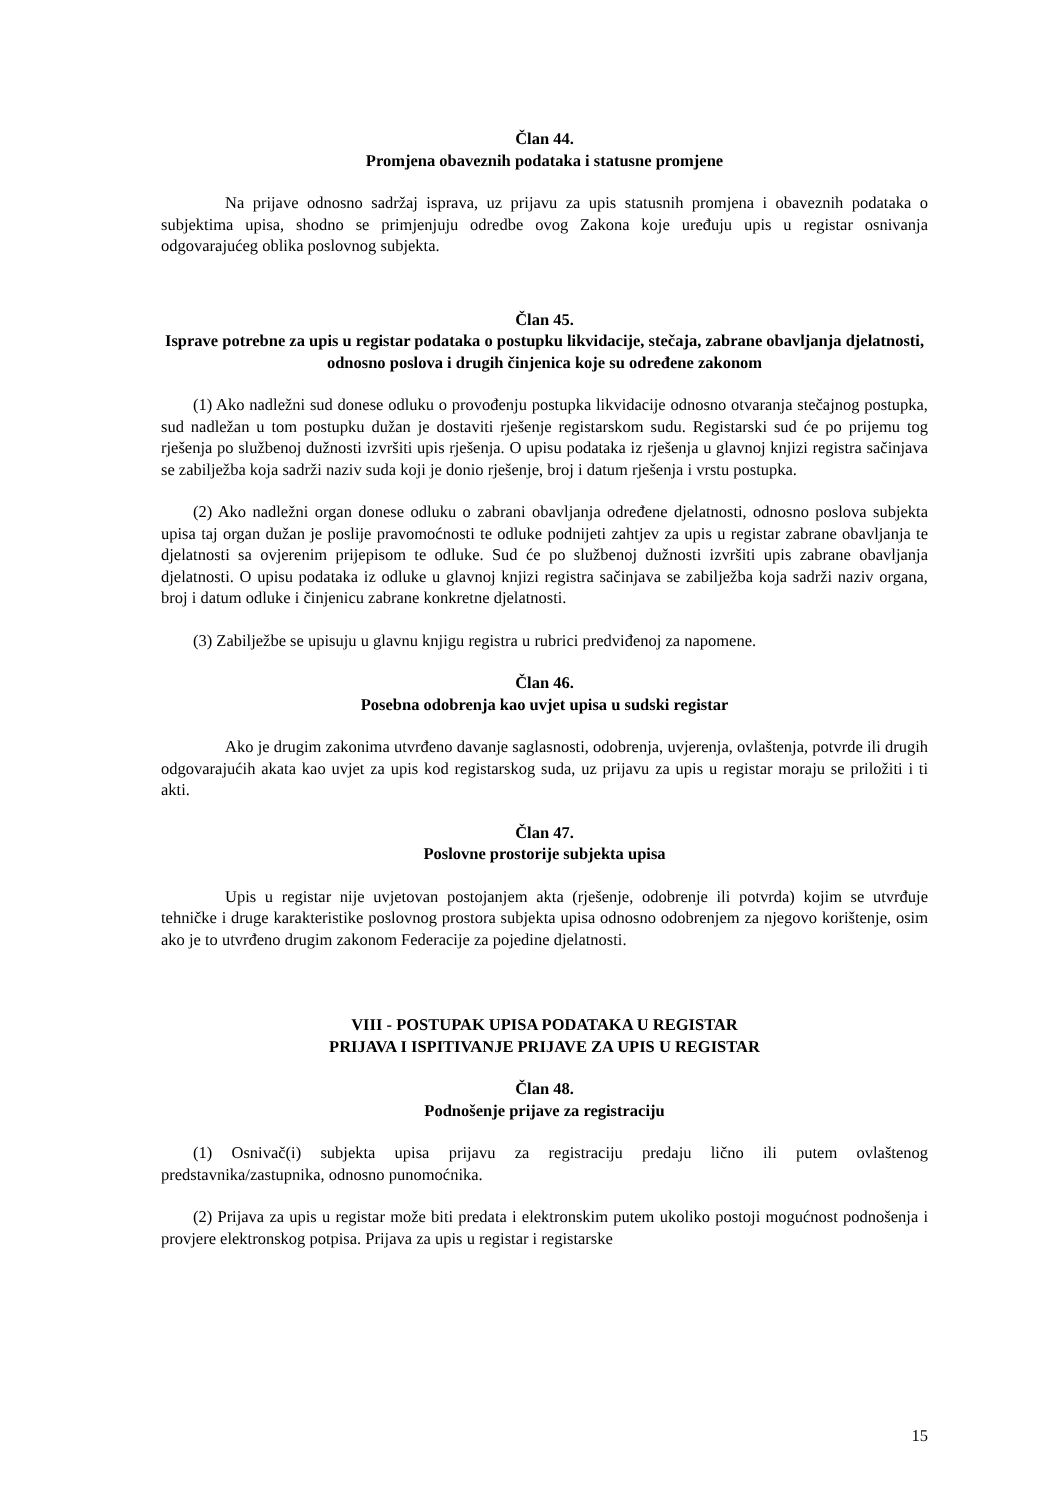Član 44.
Promjena obaveznih podataka i statusne promjene
Na prijave odnosno sadržaj isprava, uz prijavu za upis statusnih promjena i obaveznih podataka o subjektima upisa, shodno se primjenjuju odredbe ovog Zakona koje uređuju upis u registar osnivanja odgovarajućeg oblika poslovnog subjekta.
Član 45.
Isprave potrebne za upis u registar podataka o postupku likvidacije, stečaja, zabrane obavljanja djelatnosti, odnosno poslova i drugih činjenica koje su određene zakonom
(1) Ako nadležni sud donese odluku o provođenju postupka likvidacije odnosno otvaranja stečajnog postupka, sud nadležan u tom postupku dužan je dostaviti rješenje registarskom sudu. Registarski sud će po prijemu tog rješenja po službenoj dužnosti izvršiti upis rješenja. O upisu podataka iz rješenja u glavnoj knjizi registra sačinjava se zabilježba koja sadrži naziv suda koji je donio rješenje, broj i datum rješenja i vrstu postupka.
(2) Ako nadležni organ donese odluku o zabrani obavljanja određene djelatnosti, odnosno poslova subjekta upisa taj organ dužan je poslije pravomoćnosti te odluke podnijeti zahtjev za upis u registar zabrane obavljanja te djelatnosti sa ovjerenim prijepisom te odluke. Sud će po službenoj dužnosti izvršiti upis zabrane obavljanja djelatnosti. O upisu podataka iz odluke u glavnoj knjizi registra sačinjava se zabilježba koja sadrži naziv organa, broj i datum odluke i činjenicu zabrane konkretne djelatnosti.
(3) Zabilježbe se upisuju u glavnu knjigu registra u rubrici predviđenoj za napomene.
Član 46.
Posebna odobrenja kao uvjet upisa u sudski registar
Ako je drugim zakonima utvrđeno davanje saglasnosti, odobrenja, uvjerenja, ovlaštenja, potvrde ili drugih odgovarajućih akata kao uvjet za upis kod registarskog suda, uz prijavu za upis u registar moraju se priložiti i ti akti.
Član 47.
Poslovne prostorije subjekta upisa
Upis u registar nije uvjetovan postojanjem akta (rješenje, odobrenje ili potvrda) kojim se utvrđuje tehničke i druge karakteristike poslovnog prostora subjekta upisa odnosno odobrenjem za njegovo korištenje, osim ako je to utvrđeno drugim zakonom Federacije za pojedine djelatnosti.
VIII - POSTUPAK UPISA PODATAKA U REGISTAR
PRIJAVA I ISPITIVANJE PRIJAVE ZA UPIS U REGISTAR
Član 48.
Podnošenje prijave za registraciju
(1) Osnivač(i) subjekta upisa prijavu za registraciju predaju lično ili putem ovlaštenog predstavnika/zastupnika, odnosno punomoćnika.
(2) Prijava za upis u registar može biti predata i elektronskim putem ukoliko postoji mogućnost podnošenja i provjere elektronskog potpisa. Prijava za upis u registar i registarske
15